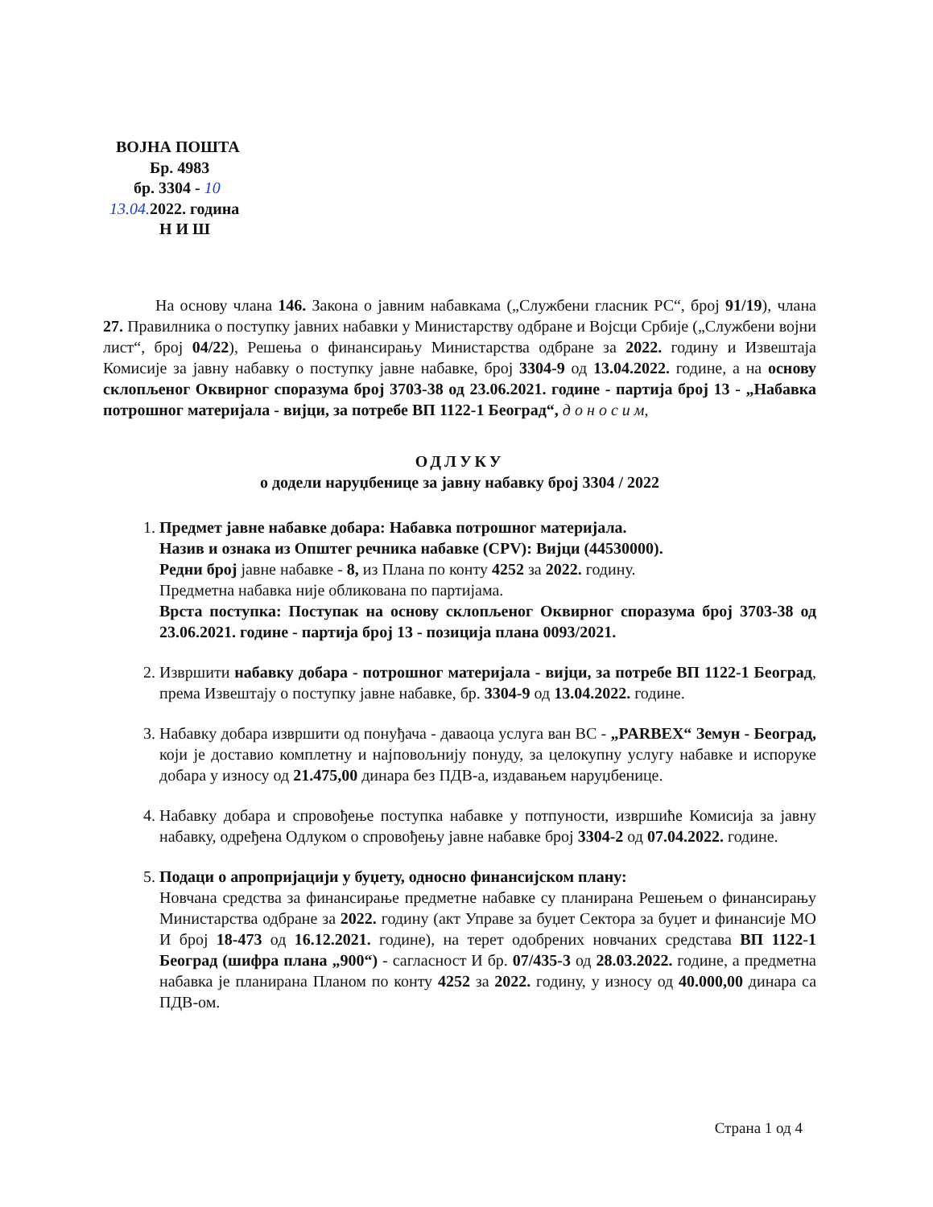ВОЈНА ПОШТА
Бр. 4983
бр. 3304 - 10
13.04. 2022. година
Н И Ш
На основу члана 146. Закона о јавним набавкама („Службени гласник РС“, број 91/19), члана 27. Правилника о поступку јавних набавки у Министарству одбране и Војсци Србије („Службени војни лист“, број 04/22), Решења о финансирању Министарства одбране за 2022. годину и Извештаја Комисије за јавну набавку о поступку јавне набавке, број 3304-9 од 13.04.2022. године, а на основу склопљеног Оквирног споразума број 3703-38 од 23.06.2021. године - партија број 13 - „Набавка потрошног материјала - вијци, за потребе ВП 1122-1 Београд“, д о н о с и м,
ОДЛУКУ
о додели наруџбенице за јавну набавку број 3304 / 2022
1. Предмет јавне набавке добара: Набавка потрошног материјала.
Назив и ознака из Општег речника набавке (CPV): Вијци (44530000).
Редни број јавне набавке - 8, из Плана по конту 4252 за 2022. годину.
Предметна набавка није обликована по партијама.
Врста поступка: Поступак на основу склопљеног Оквирног споразума број 3703-38 од 23.06.2021. године - партија број 13 - позиција плана 0093/2021.
2. Извршити набавку добара - потрошног материјала - вијци, за потребе ВП 1122-1 Београд, према Извештају о поступку јавне набавке, бр. 3304-9 од 13.04.2022. године.
3. Набавку добара извршити од понуђача - даваоца услуга ван ВС - „PARBEX“ Земун - Београд, који је доставио комплетну и најповољнију понуду, за целокупну услугу набавке и испоруке добара у износу од 21.475,00 динара без ПДВ-а, издавањем наруџбенице.
4. Набавку добара и спровођење поступка набавке у потпуности, извршиће Комисија за јавну набавку, одређена Одлуком о спровођењу јавне набавке број 3304-2 од 07.04.2022. године.
5. Подаци о апропријацији у буџету, односно финансијском плану:
Новчана средства за финансирање предметне набавке су планирана Решењем о финансирању Министарства одбране за 2022. годину (акт Управе за буџет Сектора за буџет и финансије МО И број 18-473 од 16.12.2021. године), на терет одобрених новчаних средстава ВП 1122-1 Београд (шифра плана „900“) - сагласност И бр. 07/435-3 од 28.03.2022. године, а предметна набавка је планирана Планом по конту 4252 за 2022. годину, у износу од 40.000,00 динара са ПДВ-ом.
Страна 1 од 4